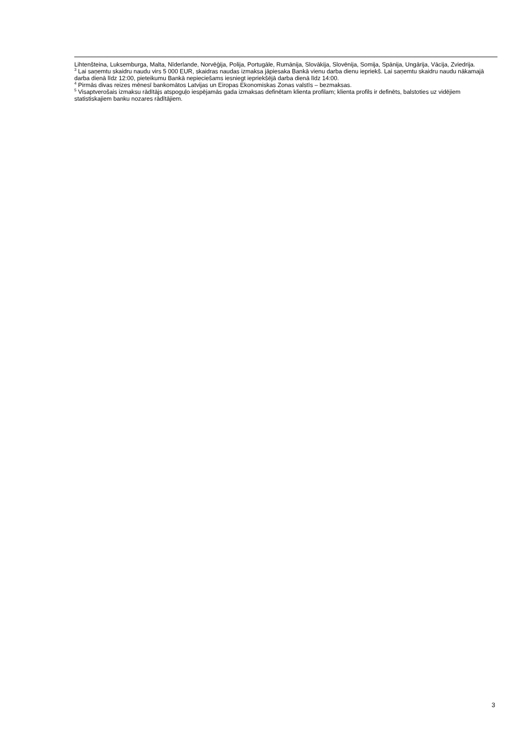Lihtenšteina, Luksemburga, Malta, Nīderlande, Norvēģija, Polija, Portugāle, Rumānija, Slovākija, Slovēnija, Somija, Spānija, Ungārija, Vācija, Zviedrija.
<sup>3</sup> Lai saņemtu skaidru naudu virs 5 000 EUR, skaidras naudas izmaksa jāpiesaka Bankā vienu darba dienu iepriekš. Lai saņemtu skaidru naudu nākamajā darba dienā līdz 12:00, pieteikumu Bankā nepieciešams iesniegt iepriekšējā darba dienā līdz 14:00.
<sup>4</sup> Pirmās divas reizes mēnesī bankomātos Latvijas un Eiropas Ekonomiskas Zonas valstīs – bezmaksas.
<sup>5</sup> Visaptverošais izmaksu rādītājs atspoguļo iespējamās gada izmaksas definētam klienta profilam; klienta profils ir definēts, balstoties uz vidējiem statistiskajiem banku nozares rādītājiem.
3